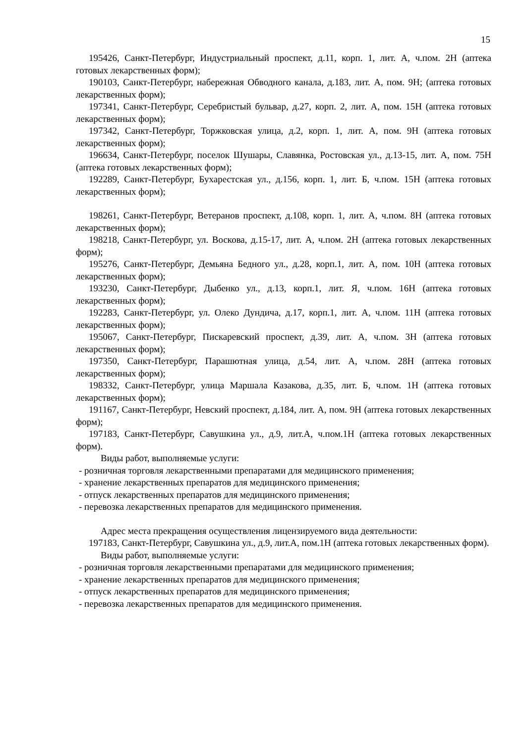15
195426, Санкт-Петербург, Индустриальный проспект, д.11, корп. 1, лит. А, ч.пом. 2Н (аптека готовых лекарственных форм);
190103, Санкт-Петербург, набережная Обводного канала, д.183, лит. А, пом. 9Н; (аптека готовых лекарственных форм);
197341, Санкт-Петербург, Серебристый бульвар, д.27, корп. 2, лит. А, пом. 15Н (аптека готовых лекарственных форм);
197342, Санкт-Петербург, Торжковская улица, д.2, корп. 1, лит. А, пом. 9Н (аптека готовых лекарственных форм);
196634, Санкт-Петербург, поселок Шушары, Славянка, Ростовская ул., д.13-15, лит. А, пом. 75Н (аптека готовых лекарственных форм);
192289, Санкт-Петербург, Бухарестская ул., д.156, корп. 1, лит. Б, ч.пом. 15Н (аптека готовых лекарственных форм);
198261, Санкт-Петербург, Ветеранов проспект, д.108, корп. 1, лит. А, ч.пом. 8Н (аптека готовых лекарственных форм);
198218, Санкт-Петербург, ул. Воскова, д.15-17, лит. А, ч.пом. 2Н (аптека готовых лекарственных форм);
195276, Санкт-Петербург, Демьяна Бедного ул., д.28, корп.1, лит. А, пом. 10Н (аптека готовых лекарственных форм);
193230, Санкт-Петербург, Дыбенко ул., д.13, корп.1, лит. Я, ч.пом. 16Н (аптека готовых лекарственных форм);
192283, Санкт-Петербург, ул. Олеко Дундича, д.17, корп.1, лит. А, ч.пом. 11Н (аптека готовых лекарственных форм);
195067, Санкт-Петербург, Пискаревский проспект, д.39, лит. А, ч.пом. 3Н (аптека готовых лекарственных форм);
197350, Санкт-Петербург, Парашютная улица, д.54, лит. А, ч.пом. 28Н (аптека готовых лекарственных форм);
198332, Санкт-Петербург, улица Маршала Казакова, д.35, лит. Б, ч.пом. 1Н (аптека готовых лекарственных форм);
191167, Санкт-Петербург, Невский проспект, д.184, лит. А, пом. 9Н (аптека готовых лекарственных форм);
197183, Санкт-Петербург, Савушкина ул., д.9, лит.А, ч.пом.1Н (аптека готовых лекарственных форм).
Виды работ, выполняемые услуги:
- розничная торговля лекарственными препаратами для медицинского применения;
- хранение лекарственных препаратов для медицинского применения;
- отпуск лекарственных препаратов для медицинского применения;
- перевозка лекарственных препаратов для медицинского применения.
Адрес места прекращения осуществления лицензируемого вида деятельности:
197183, Санкт-Петербург, Савушкина ул., д.9, лит.А, пом.1Н (аптека готовых лекарственных форм).
Виды работ, выполняемые услуги:
- розничная торговля лекарственными препаратами для медицинского применения;
- хранение лекарственных препаратов для медицинского применения;
- отпуск лекарственных препаратов для медицинского применения;
- перевозка лекарственных препаратов для медицинского применения.